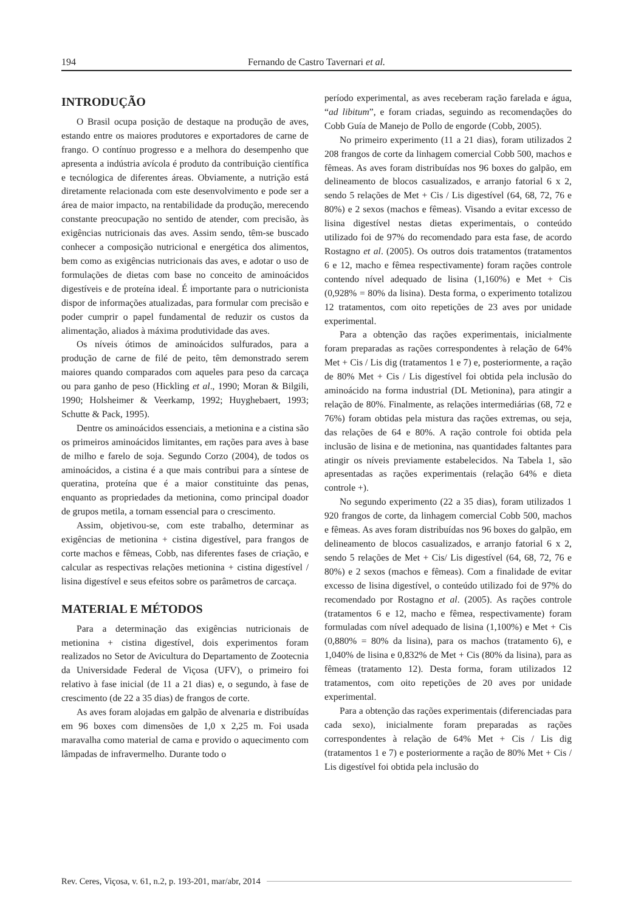194 Fernando de Castro Tavernari et al.
INTRODUÇÃO
O Brasil ocupa posição de destaque na produção de aves, estando entre os maiores produtores e exportadores de carne de frango. O contínuo progresso e a melhora do desempenho que apresenta a indústria avícola é produto da contribuição científica e tecnólogica de diferentes áreas. Obviamente, a nutrição está diretamente relacionada com este desenvolvimento e pode ser a área de maior impacto, na rentabilidade da produção, merecendo constante preocupação no sentido de atender, com precisão, às exigências nutricionais das aves. Assim sendo, têm-se buscado conhecer a composição nutricional e energética dos alimentos, bem como as exigências nutricionais das aves, e adotar o uso de formulações de dietas com base no conceito de aminoácidos digestíveis e de proteína ideal. É importante para o nutricionista dispor de informações atualizadas, para formular com precisão e poder cumprir o papel fundamental de reduzir os custos da alimentação, aliados à máxima produtividade das aves.
Os níveis ótimos de aminoácidos sulfurados, para a produção de carne de filé de peito, têm demonstrado serem maiores quando comparados com aqueles para peso da carcaça ou para ganho de peso (Hickling et al., 1990; Moran & Bilgili, 1990; Holsheimer & Veerkamp, 1992; Huyghebaert, 1993; Schutte & Pack, 1995).
Dentre os aminoácidos essenciais, a metionina e a cistina são os primeiros aminoácidos limitantes, em rações para aves à base de milho e farelo de soja. Segundo Corzo (2004), de todos os aminoácidos, a cistina é a que mais contribui para a síntese de queratina, proteína que é a maior constituinte das penas, enquanto as propriedades da metionina, como principal doador de grupos metila, a tornam essencial para o crescimento.
Assim, objetivou-se, com este trabalho, determinar as exigências de metionina + cistina digestível, para frangos de corte machos e fêmeas, Cobb, nas diferentes fases de criação, e calcular as respectivas relações metionina + cistina digestível / lisina digestível e seus efeitos sobre os parâmetros de carcaça.
MATERIAL E MÉTODOS
Para a determinação das exigências nutricionais de metionina + cistina digestível, dois experimentos foram realizados no Setor de Avicultura do Departamento de Zootecnia da Universidade Federal de Viçosa (UFV), o primeiro foi relativo à fase inicial (de 11 a 21 dias) e, o segundo, à fase de crescimento (de 22 a 35 dias) de frangos de corte.
As aves foram alojadas em galpão de alvenaria e distribuídas em 96 boxes com dimensões de 1,0 x 2,25 m. Foi usada maravalha como material de cama e provido o aquecimento com lâmpadas de infravermelho. Durante todo o
período experimental, as aves receberam ração farelada e água, “ad libitum”, e foram criadas, seguindo as recomendações do Cobb Guía de Manejo de Pollo de engorde (Cobb, 2005).
No primeiro experimento (11 a 21 dias), foram utilizados 2 208 frangos de corte da linhagem comercial Cobb 500, machos e fêmeas. As aves foram distribuídas nos 96 boxes do galpão, em delineamento de blocos casualizados, e arranjo fatorial 6 x 2, sendo 5 relações de Met + Cis / Lis digestível (64, 68, 72, 76 e 80%) e 2 sexos (machos e fêmeas). Visando a evitar excesso de lisina digestível nestas dietas experimentais, o conteúdo utilizado foi de 97% do recomendado para esta fase, de acordo Rostagno et al. (2005). Os outros dois tratamentos (tratamentos 6 e 12, macho e fêmea respectivamente) foram rações controle contendo nível adequado de lisina (1,160%) e Met + Cis (0,928% = 80% da lisina). Desta forma, o experimento totalizou 12 tratamentos, com oito repetições de 23 aves por unidade experimental.
Para a obtenção das rações experimentais, inicialmente foram preparadas as rações correspondentes à relação de 64% Met + Cis / Lis dig (tratamentos 1 e 7) e, posteriormente, a ração de 80% Met + Cis / Lis digestível foi obtida pela inclusão do aminoácido na forma industrial (DL Metionina), para atingir a relação de 80%. Finalmente, as relações intermediárias (68, 72 e 76%) foram obtidas pela mistura das rações extremas, ou seja, das relações de 64 e 80%. A ração controle foi obtida pela inclusão de lisina e de metionina, nas quantidades faltantes para atingir os níveis previamente estabelecidos. Na Tabela 1, são apresentadas as rações experimentais (relação 64% e dieta controle +).
No segundo experimento (22 a 35 dias), foram utilizados 1 920 frangos de corte, da linhagem comercial Cobb 500, machos e fêmeas. As aves foram distribuídas nos 96 boxes do galpão, em delineamento de blocos casualizados, e arranjo fatorial 6 x 2, sendo 5 relações de Met + Cis/ Lis digestível (64, 68, 72, 76 e 80%) e 2 sexos (machos e fêmeas). Com a finalidade de evitar excesso de lisina digestível, o conteúdo utilizado foi de 97% do recomendado por Rostagno et al. (2005). As rações controle (tratamentos 6 e 12, macho e fêmea, respectivamente) foram formuladas com nível adequado de lisina (1,100%) e Met + Cis (0,880% = 80% da lisina), para os machos (tratamento 6), e 1,040% de lisina e 0,832% de Met + Cis (80% da lisina), para as fêmeas (tratamento 12). Desta forma, foram utilizados 12 tratamentos, com oito repetições de 20 aves por unidade experimental.
Para a obtenção das rações experimentais (diferenciadas para cada sexo), inicialmente foram preparadas as rações correspondentes à relação de 64% Met + Cis / Lis dig (tratamentos 1 e 7) e posteriormente a ração de 80% Met + Cis / Lis digestível foi obtida pela inclusão do
Rev. Ceres, Viçosa, v. 61, n.2, p. 193-201, mar/abr, 2014